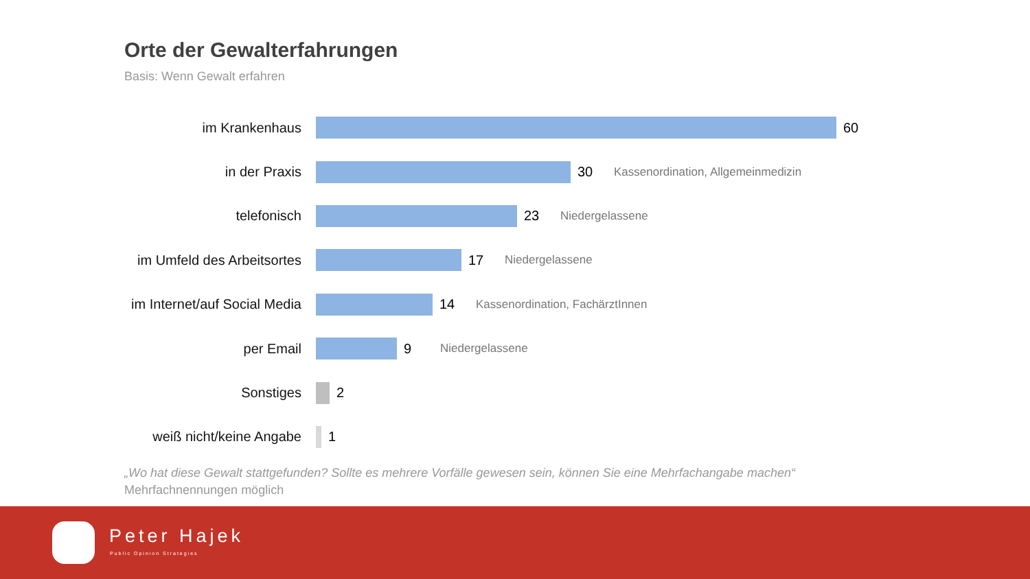Orte der Gewalterfahrungen
Basis: Wenn Gewalt erfahren
im Krankenhaus 60
in der Praxis 30
Kassenordination, Allgemeinmedizin
telefonisch 23
Niedergelassene
im Umfeld des Arbeitsortes
17
Niedergelassene
im Internet/auf Social Media
14
Kassenordination, FachärztInnen
per Email 9
Niedergelassene
Sonstiges 2
weiß nicht/keine Angabe 1
„Wo hat diese Gewalt stattgefunden? Sollte es mehrere Vorfälle gewesen sein, können Sie eine Mehrfachangabe machen“
Mehrfachnennungen möglich
Peter Hajek
Public Opinion Strategies